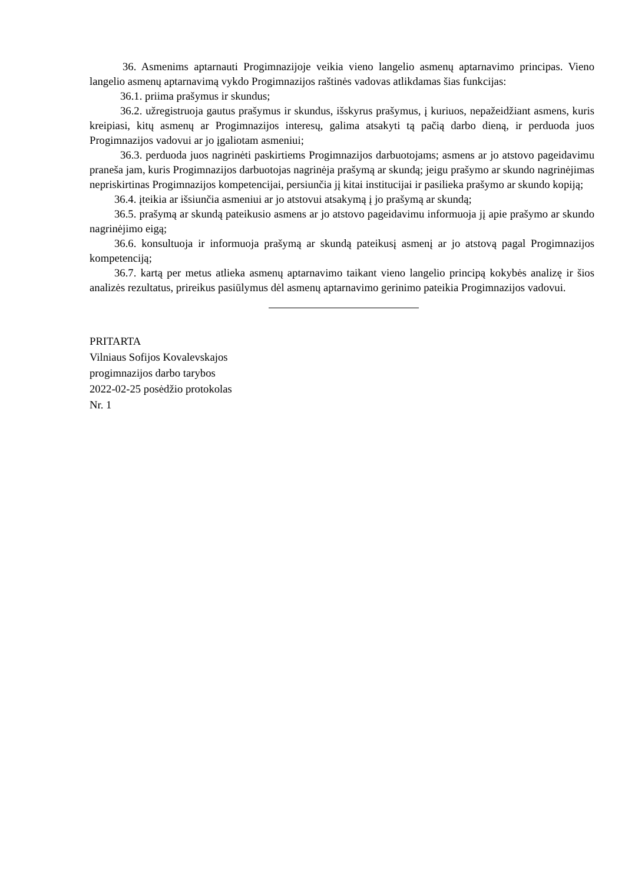36. Asmenims aptarnauti Progimnazijoje veikia vieno langelio asmenų aptarnavimo principas. Vieno langelio asmenų aptarnavimą vykdo Progimnazijos raštinės vadovas atlikdamas šias funkcijas:
36.1. priima prašymus ir skundus;
36.2. užregistruoja gautus prašymus ir skundus, išskyrus prašymus, į kuriuos, nepažeidžiant asmens, kuris kreipiasi, kitų asmenų ar Progimnazijos interesų, galima atsakyti tą pačią darbo dieną, ir perduoda juos Progimnazijos vadovui ar jo įgaliotam asmeniui;
36.3. perduoda juos nagrinėti paskirtiems Progimnazijos darbuotojams; asmens ar jo atstovo pageidavimu praneša jam, kuris Progimnazijos darbuotojas nagrinėja prašymą ar skundą; jeigu prašymo ar skundo nagrinėjimas nepriskirtinas Progimnazijos kompetencijai, persiunčia jį kitai institucijai ir pasilieka prašymo ar skundo kopiją;
36.4. įteikia ar išsiunčia asmeniui ar jo atstovui atsakymą į jo prašymą ar skundą;
36.5. prašymą ar skundą pateikusio asmens ar jo atstovo pageidavimu informuoja jį apie prašymo ar skundo nagrinėjimo eigą;
36.6. konsultuoja ir informuoja prašymą ar skundą pateikusį asmenį ar jo atstovą pagal Progimnazijos kompetenciją;
36.7. kartą per metus atlieka asmenų aptarnavimo taikant vieno langelio principą kokybės analizę ir šios analizės rezultatus, prireikus pasiūlymus dėl asmenų aptarnavimo gerinimo pateikia Progimnazijos vadovui.
PRITARTA
Vilniaus Sofijos Kovalevskajos
progimnazijos darbo tarybos
2022-02-25 posėdžio protokolas
Nr. 1